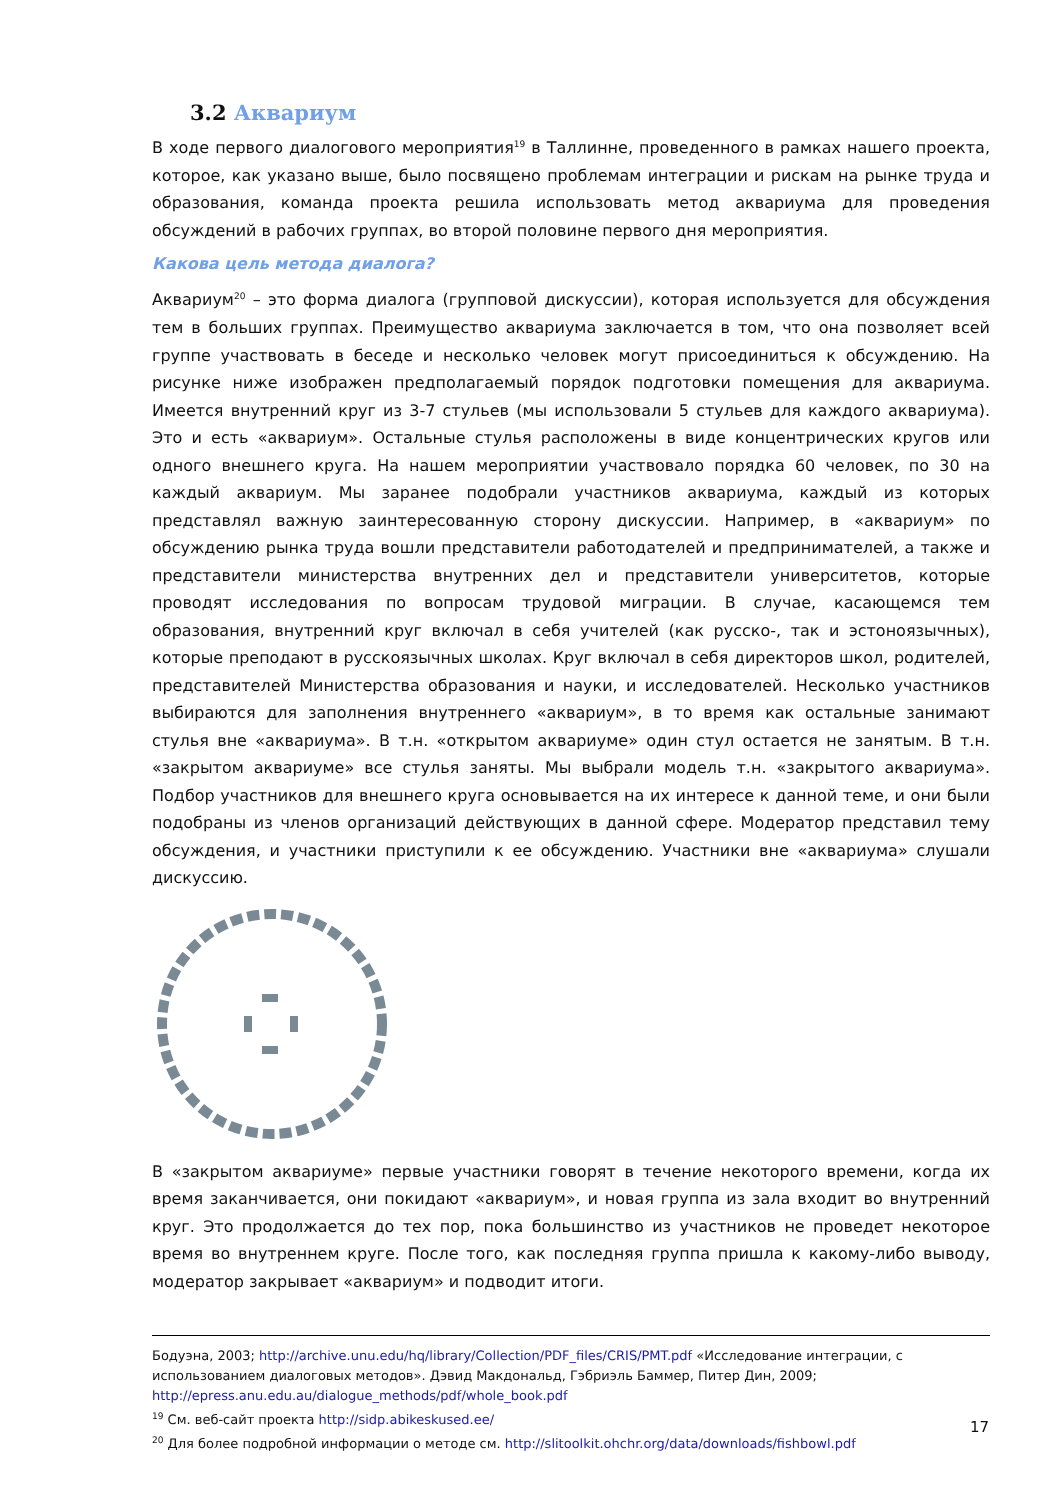3.2 Аквариум
В ходе первого диалогового мероприятия<sup>19</sup> в Таллинне, проведенного в рамках нашего проекта, которое, как указано выше, было посвящено проблемам интеграции и рискам на рынке труда и образования, команда проекта решила использовать метод аквариума для проведения обсуждений в рабочих группах, во второй половине первого дня мероприятия.
Какова цель метода диалога?
Аквариум<sup>20</sup> – это форма диалога (групповой дискуссии), которая используется для обсуждения тем в больших группах. Преимущество аквариума заключается в том, что она позволяет всей группе участвовать в беседе и несколько человек могут присоединиться к обсуждению. На рисунке ниже изображен предполагаемый порядок подготовки помещения для аквариума. Имеется внутренний круг из 3-7 стульев (мы использовали 5 стульев для каждого аквариума). Это и есть «аквариум». Остальные стулья расположены в виде концентрических кругов или одного внешнего круга. На нашем мероприятии участвовало порядка 60 человек, по 30 на каждый аквариум. Мы заранее подобрали участников аквариума, каждый из которых представлял важную заинтересованную сторону дискуссии. Например, в «аквариум» по обсуждению рынка труда вошли представители работодателей и предпринимателей, а также и представители министерства внутренних дел и представители университетов, которые проводят исследования по вопросам трудовой миграции. В случае, касающемся тем образования, внутренний круг включал в себя учителей (как русско-, так и эстоноязычных), которые преподают в русскоязычных школах. Круг включал в себя директоров школ, родителей, представителей Министерства образования и науки, и исследователей. Несколько участников выбираются для заполнения внутреннего «аквариум», в то время как остальные занимают стулья вне «аквариума». В т.н. «открытом аквариуме» один стул остается не занятым. В т.н. «закрытом аквариуме» все стулья заняты. Мы выбрали модель т.н. «закрытого аквариума». Подбор участников для внешнего круга основывается на их интересе к данной теме, и они были подобраны из членов организаций действующих в данной сфере. Модератор представил тему обсуждения, и участники приступили к ее обсуждению. Участники вне «аквариума» слушали дискуссию.
В «закрытом аквариуме» первые участники говорят в течение некоторого времени, когда их время заканчивается, они покидают «аквариум», и новая группа из зала входит во внутренний круг. Это продолжается до тех пор, пока большинство из участников не проведет некоторое время во внутреннем круге. После того, как последняя группа пришла к какому-либо выводу, модератор закрывает «аквариум» и подводит итоги.
Бодуэна, 2003; http://archive.unu.edu/hq/library/Collection/PDF_files/CRIS/PMT.pdf «Исследование интеграции, с использованием диалоговых методов». Дэвид Макдональд, Гэбриэль Баммер, Питер Дин, 2009; http://epress.anu.edu.au/dialogue_methods/pdf/whole_book.pdf
<sup>19</sup> См. веб-сайт проекта http://sidp.abikeskused.ee/
<sup>20</sup> Для более подробной информации о методе см. http://slitoolkit.ohchr.org/data/downloads/fishbowl.pdf
17